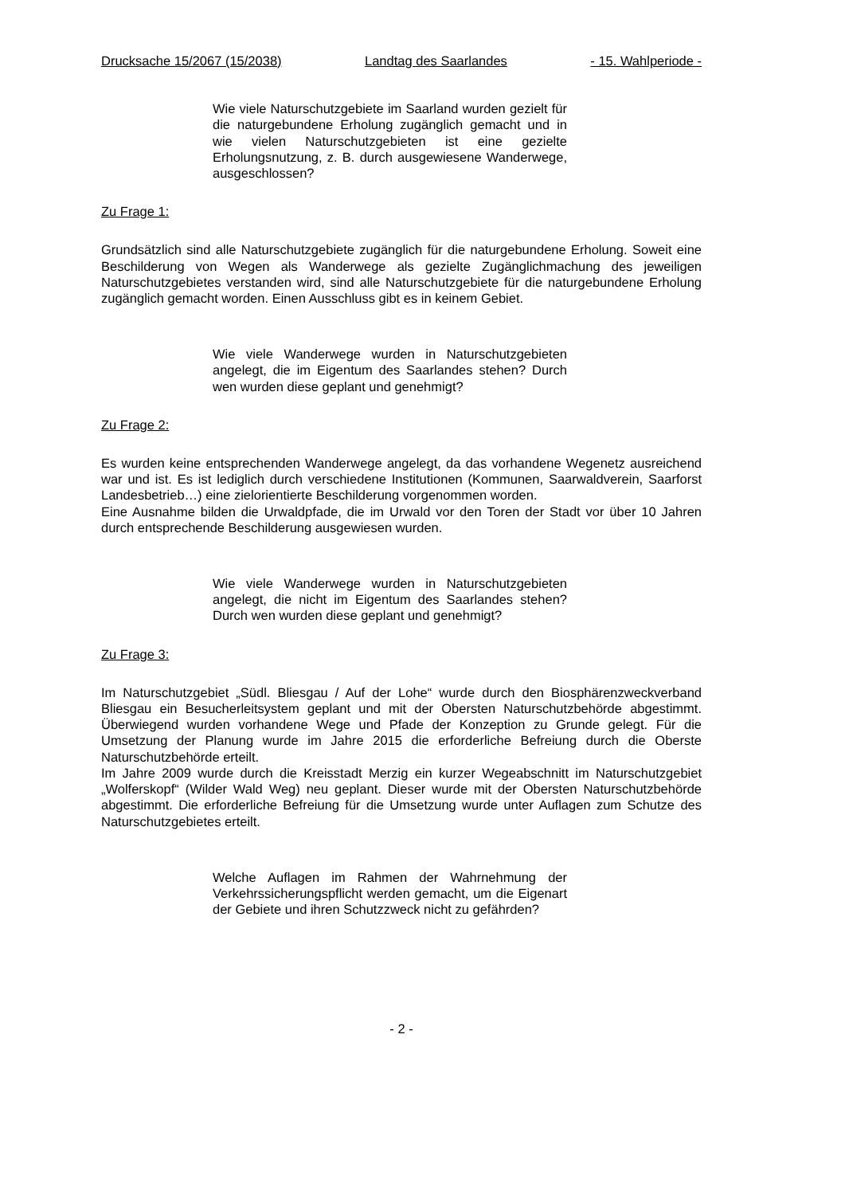Drucksache 15/2067 (15/2038) Landtag des Saarlandes - 15. Wahlperiode -
Wie viele Naturschutzgebiete im Saarland wurden gezielt für die naturgebundene Erholung zugänglich gemacht und in wie vielen Naturschutzgebieten ist eine gezielte Erholungsnutzung, z. B. durch ausgewiesene Wanderwege, ausgeschlossen?
Zu Frage 1:
Grundsätzlich sind alle Naturschutzgebiete zugänglich für die naturgebundene Erholung. Soweit eine Beschilderung von Wegen als Wanderwege als gezielte Zugänglichmachung des jeweiligen Naturschutzgebietes verstanden wird, sind alle Naturschutzgebiete für die naturgebundene Erholung zugänglich gemacht worden. Einen Ausschluss gibt es in keinem Gebiet.
Wie viele Wanderwege wurden in Naturschutzgebieten angelegt, die im Eigentum des Saarlandes stehen? Durch wen wurden diese geplant und genehmigt?
Zu Frage 2:
Es wurden keine entsprechenden Wanderwege angelegt, da das vorhandene Wegenetz ausreichend war und ist. Es ist lediglich durch verschiedene Institutionen (Kommunen, Saarwaldverein, Saarforst Landesbetrieb…) eine zielorientierte Beschilderung vorgenommen worden.
Eine Ausnahme bilden die Urwaldpfade, die im Urwald vor den Toren der Stadt vor über 10 Jahren durch entsprechende Beschilderung ausgewiesen wurden.
Wie viele Wanderwege wurden in Naturschutzgebieten angelegt, die nicht im Eigentum des Saarlandes stehen? Durch wen wurden diese geplant und genehmigt?
Zu Frage 3:
Im Naturschutzgebiet „Südl. Bliesgau / Auf der Lohe“ wurde durch den Biosphärenzweckverband Bliesgau ein Besucherleitsystem geplant und mit der Obersten Naturschutzbehörde abgestimmt. Überwiegend wurden vorhandene Wege und Pfade der Konzeption zu Grunde gelegt. Für die Umsetzung der Planung wurde im Jahre 2015 die erforderliche Befreiung durch die Oberste Naturschutzbehörde erteilt.
Im Jahre 2009 wurde durch die Kreisstadt Merzig ein kurzer Wegeabschnitt im Naturschutzgebiet „Wolferskopf“ (Wilder Wald Weg) neu geplant. Dieser wurde mit der Obersten Naturschutzbehörde abgestimmt. Die erforderliche Befreiung für die Umsetzung wurde unter Auflagen zum Schutze des Naturschutzgebietes erteilt.
Welche Auflagen im Rahmen der Wahrnehmung der Verkehrssicherungspflicht werden gemacht, um die Eigenart der Gebiete und ihren Schutzzweck nicht zu gefährden?
- 2 -